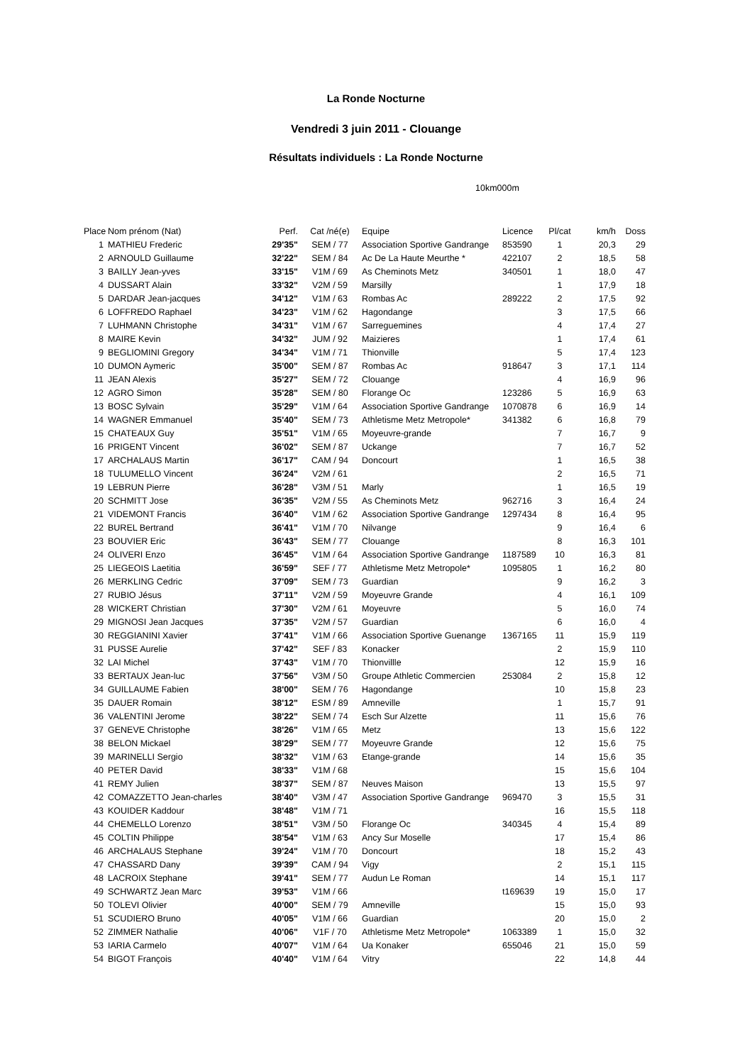La Ronde Nocturne
Vendredi 3 juin 2011 - Clouange
Résultats individuels : La Ronde Nocturne
10km000m
| Place | Nom prénom (Nat) | Perf. | Cat /né(e) | Equipe | Licence | Pl/cat | km/h | Doss |
| --- | --- | --- | --- | --- | --- | --- | --- | --- |
| 1 | MATHIEU Frederic | 29'35" | SEM / 77 | Association Sportive Gandrange | 853590 | 1 | 20,3 | 29 |
| 2 | ARNOULD Guillaume | 32'22" | SEM / 84 | Ac De La Haute Meurthe * | 422107 | 2 | 18,5 | 58 |
| 3 | BAILLY Jean-yves | 33'15" | V1M / 69 | As Cheminots Metz | 340501 | 1 | 18,0 | 47 |
| 4 | DUSSART Alain | 33'32" | V2M / 59 | Marsilly | | 1 | 17,9 | 18 |
| 5 | DARDAR Jean-jacques | 34'12" | V1M / 63 | Rombas Ac | 289222 | 2 | 17,5 | 92 |
| 6 | LOFFREDO Raphael | 34'23" | V1M / 62 | Hagondange | | 3 | 17,5 | 66 |
| 7 | LUHMANN Christophe | 34'31" | V1M / 67 | Sarreguemines | | 4 | 17,4 | 27 |
| 8 | MAIRE Kevin | 34'32" | JUM / 92 | Maizieres | | 1 | 17,4 | 61 |
| 9 | BEGLIOMINI Gregory | 34'34" | V1M / 71 | Thionville | | 5 | 17,4 | 123 |
| 10 | DUMON Aymeric | 35'00" | SEM / 87 | Rombas Ac | 918647 | 3 | 17,1 | 114 |
| 11 | JEAN Alexis | 35'27" | SEM / 72 | Clouange | | 4 | 16,9 | 96 |
| 12 | AGRO Simon | 35'28" | SEM / 80 | Florange Oc | 123286 | 5 | 16,9 | 63 |
| 13 | BOSC Sylvain | 35'29" | V1M / 64 | Association Sportive Gandrange | 1070878 | 6 | 16,9 | 14 |
| 14 | WAGNER Emmanuel | 35'40" | SEM / 73 | Athletisme Metz Metropole* | 341382 | 6 | 16,8 | 79 |
| 15 | CHATEAUX Guy | 35'51" | V1M / 65 | Moyeuvre-grande | | 7 | 16,7 | 9 |
| 16 | PRIGENT Vincent | 36'02" | SEM / 87 | Uckange | | 7 | 16,7 | 52 |
| 17 | ARCHALAUS Martin | 36'17" | CAM / 94 | Doncourt | | 1 | 16,5 | 38 |
| 18 | TULUMELLO Vincent | 36'24" | V2M / 61 | | | 2 | 16,5 | 71 |
| 19 | LEBRUN Pierre | 36'28" | V3M / 51 | Marly | | 1 | 16,5 | 19 |
| 20 | SCHMITT Jose | 36'35" | V2M / 55 | As Cheminots Metz | 962716 | 3 | 16,4 | 24 |
| 21 | VIDEMONT Francis | 36'40" | V1M / 62 | Association Sportive Gandrange | 1297434 | 8 | 16,4 | 95 |
| 22 | BUREL Bertrand | 36'41" | V1M / 70 | Nilvange | | 9 | 16,4 | 6 |
| 23 | BOUVIER Eric | 36'43" | SEM / 77 | Clouange | | 8 | 16,3 | 101 |
| 24 | OLIVERI Enzo | 36'45" | V1M / 64 | Association Sportive Gandrange | 1187589 | 10 | 16,3 | 81 |
| 25 | LIEGEOIS Laetitia | 36'59" | SEF / 77 | Athletisme Metz Metropole* | 1095805 | 1 | 16,2 | 80 |
| 26 | MERKLING Cedric | 37'09" | SEM / 73 | Guardian | | 9 | 16,2 | 3 |
| 27 | RUBIO Jésus | 37'11" | V2M / 59 | Moyeuvre Grande | | 4 | 16,1 | 109 |
| 28 | WICKERT Christian | 37'30" | V2M / 61 | Moyeuvre | | 5 | 16,0 | 74 |
| 29 | MIGNOSI Jean Jacques | 37'35" | V2M / 57 | Guardian | | 6 | 16,0 | 4 |
| 30 | REGGIANINI Xavier | 37'41" | V1M / 66 | Association Sportive Guenange | 1367165 | 11 | 15,9 | 119 |
| 31 | PUSSE Aurelie | 37'42" | SEF / 83 | Konacker | | 2 | 15,9 | 110 |
| 32 | LAI Michel | 37'43" | V1M / 70 | Thionvillle | | 12 | 15,9 | 16 |
| 33 | BERTAUX Jean-luc | 37'56" | V3M / 50 | Groupe Athletic Commercien | 253084 | 2 | 15,8 | 12 |
| 34 | GUILLAUME Fabien | 38'00" | SEM / 76 | Hagondange | | 10 | 15,8 | 23 |
| 35 | DAUER Romain | 38'12" | ESM / 89 | Amneville | | 1 | 15,7 | 91 |
| 36 | VALENTINI Jerome | 38'22" | SEM / 74 | Esch Sur Alzette | | 11 | 15,6 | 76 |
| 37 | GENEVE Christophe | 38'26" | V1M / 65 | Metz | | 13 | 15,6 | 122 |
| 38 | BELON Mickael | 38'29" | SEM / 77 | Moyeuvre Grande | | 12 | 15,6 | 75 |
| 39 | MARINELLI Sergio | 38'32" | V1M / 63 | Etange-grande | | 14 | 15,6 | 35 |
| 40 | PETER David | 38'33" | V1M / 68 | | | 15 | 15,6 | 104 |
| 41 | REMY Julien | 38'37" | SEM / 87 | Neuves Maison | | 13 | 15,5 | 97 |
| 42 | COMAZZETTO Jean-charles | 38'40" | V3M / 47 | Association Sportive Gandrange | 969470 | 3 | 15,5 | 31 |
| 43 | KOUIDER Kaddour | 38'48" | V1M / 71 | | | 16 | 15,5 | 118 |
| 44 | CHEMELLO Lorenzo | 38'51" | V3M / 50 | Florange Oc | 340345 | 4 | 15,4 | 89 |
| 45 | COLTIN Philippe | 38'54" | V1M / 63 | Ancy Sur Moselle | | 17 | 15,4 | 86 |
| 46 | ARCHALAUS Stephane | 39'24" | V1M / 70 | Doncourt | | 18 | 15,2 | 43 |
| 47 | CHASSARD Dany | 39'39" | CAM / 94 | Vigy | | 2 | 15,1 | 115 |
| 48 | LACROIX Stephane | 39'41" | SEM / 77 | Audun Le Roman | | 14 | 15,1 | 117 |
| 49 | SCHWARTZ Jean Marc | 39'53" | V1M / 66 | | t169639 | 19 | 15,0 | 17 |
| 50 | TOLEVI Olivier | 40'00" | SEM / 79 | Amneville | | 15 | 15,0 | 93 |
| 51 | SCUDIERO Bruno | 40'05" | V1M / 66 | Guardian | | 20 | 15,0 | 2 |
| 52 | ZIMMER Nathalie | 40'06" | V1F / 70 | Athletisme Metz Metropole* | 1063389 | 1 | 15,0 | 32 |
| 53 | IARIA Carmelo | 40'07" | V1M / 64 | Ua Konaker | 655046 | 21 | 15,0 | 59 |
| 54 | BIGOT François | 40'40" | V1M / 64 | Vitry | | 22 | 14,8 | 44 |